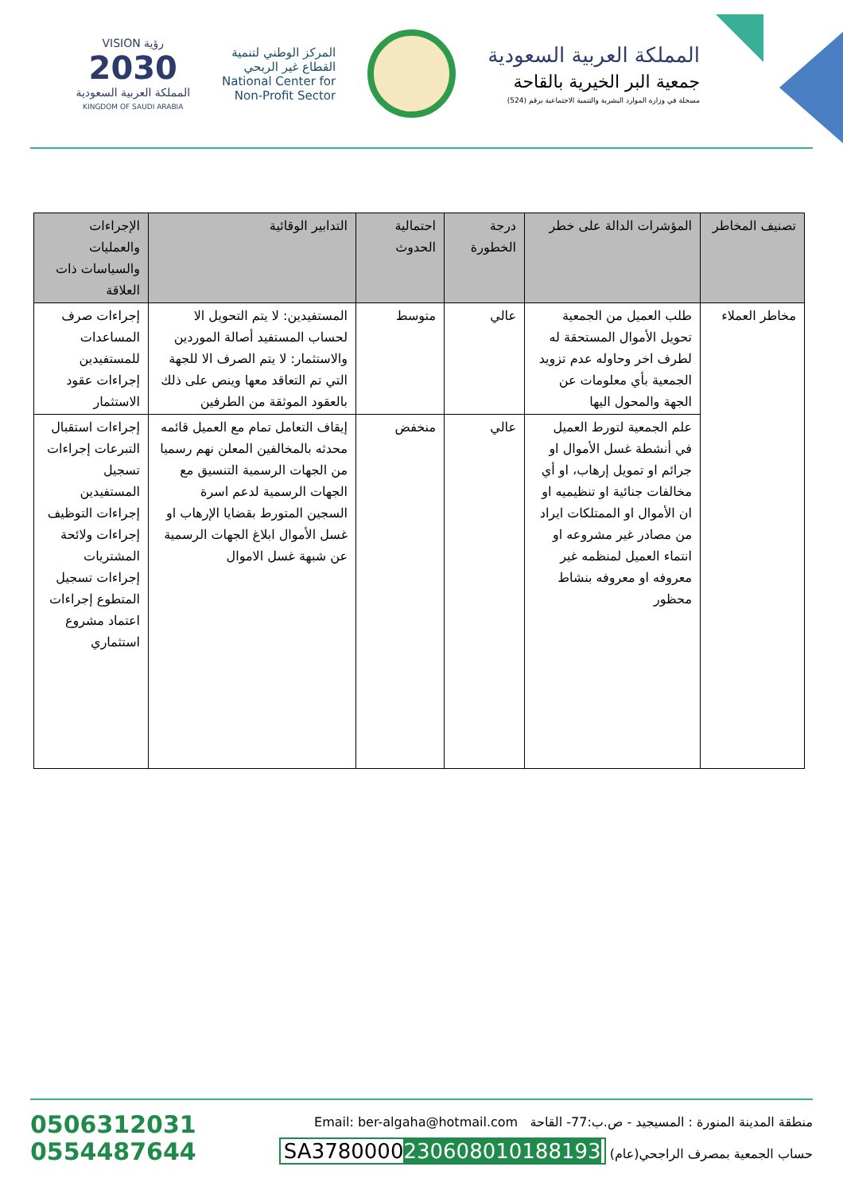المملكة العربية السعودية
جمعية البر الخيرية بالقاحة
مسجلة في وزارة الموارد البشرية والتنمية الاجتماعية برقم (524)
المركز الوطني لتنمية
القطاع غير الربحي
National Center for
Non-Profit Sector
رؤية VISION
2030
المملكة العربية السعودية
KINGDOM OF SAUDI ARABIA
| تصنيف المخاطر | المؤشرات الدالة على خطر | درجة الخطورة | احتمالية الحدوث | التدابير الوقائية | الإجراءات والعمليات والسياسات ذات العلاقة |
| --- | --- | --- | --- | --- | --- |
| مخاطر العملاء | طلب العميل من الجمعية تحويل الأموال المستحقة له لطرف اخر وحاوله عدم تزويد الجمعية بأي معلومات عن الجهة والمحول اليها | عالي | متوسط | المستفيدين: لا يتم التحويل الا لحساب المستفيد أصالة الموردين والاستثمار: لا يتم الصرف الا للجهة التي تم التعاقد معها وينص على ذلك بالعقود الموثقة من الطرفين | إجراءات صرف المساعدات للمستفيدين إجراءات عقود الاستثمار |
| | علم الجمعية لتورط العميل في أنشطة غسل الأموال او جرائم او تمويل إرهاب، او أي مخالفات جنائية او تنظيميه او ان الأموال او الممتلكات ايراد من مصادر غير مشروعه او انتماء العميل لمنظمه غير معروفه او معروفه بنشاط محظور | عالي | منخفض | إيقاف التعامل تمام مع العميل قائمه محدثه بالمخالفين المعلن نهم رسميا من الجهات الرسمية التنسيق مع الجهات الرسمية لدعم اسرة السجين المتورط بقضايا الإرهاب او غسل الأموال ابلاغ الجهات الرسمية عن شبهة غسل الاموال | إجراءات استقبال التبرعات إجراءات تسجيل المستفيدين إجراءات التوظيف إجراءات ولائحة المشتريات إجراءات تسجيل المتطوع إجراءات اعتماد مشروع استثماري |
0506312031
0554487644
منطقة المدينة المنورة : المسيجيد - ص.ب:77- القاحة Email: ber-algaha@hotmail.com
حساب الجمعية بمصرف الراجحي(عام) SA3780000230608010188193